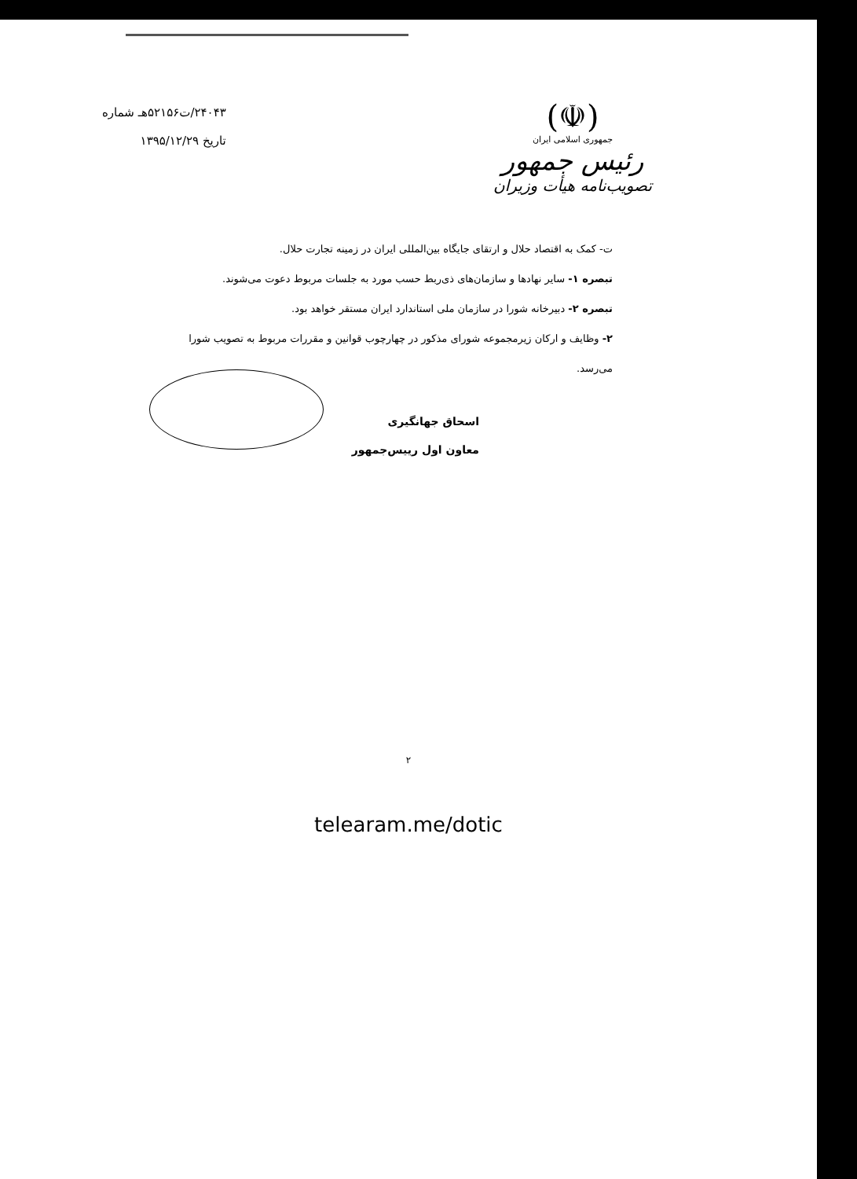۲۴۰۴۳/ت۵۲۱۵۶هـ شماره
تاریخ ۱۳۹۵/۱۲/۲۹
(☫)
جمهوری اسلامی ایران
رئیس جمهور
تصویب‌نامه هیأت وزیران
ت- کمک به اقتصاد حلال و ارتقای جایگاه بین‌المللی ایران در زمینه تجارت حلال.
تبصره ۱- سایر نهادها و سازمان‌های ذی‌ربط حسب مورد به جلسات مربوط دعوت می‌شوند.
تبصره ۲- دبیرخانه شورا در سازمان ملی استاندارد ایران مستقر خواهد بود.
۲- وظایف و ارکان زیرمجموعه شورای مذکور در چهارچوب قوانین و مقررات مربوط به تصویب شورا می‌رسد.
اسحاق جهانگیری
معاون اول رییس‌جمهور
۲
telearam.me/dotic